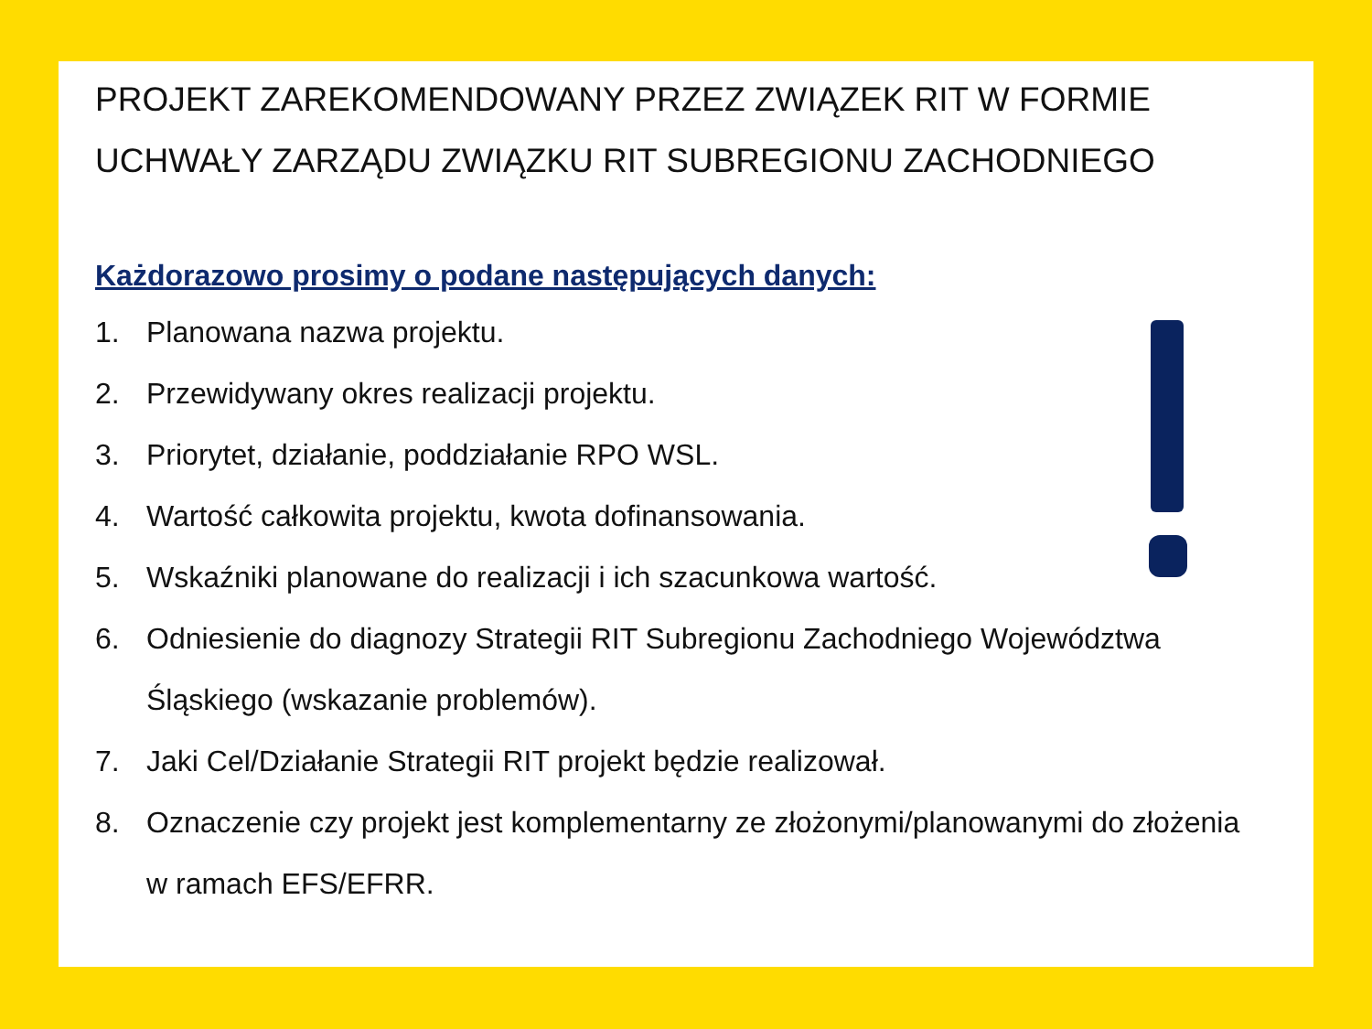PROJEKT ZAREKOMENDOWANY PRZEZ ZWIĄZEK RIT W FORMIE UCHWAŁY ZARZĄDU ZWIĄZKU RIT SUBREGIONU ZACHODNIEGO
Każdorazowo prosimy o podane następujących danych:
1. Planowana nazwa projektu.
2. Przewidywany okres realizacji projektu.
3. Priorytet, działanie, poddziałanie RPO WSL.
4. Wartość całkowita projektu, kwota dofinansowania.
5. Wskaźniki planowane do realizacji i ich szacunkowa wartość.
6. Odniesienie do diagnozy Strategii RIT Subregionu Zachodniego Województwa Śląskiego (wskazanie problemów).
7. Jaki Cel/Działanie Strategii RIT projekt będzie realizował.
8. Oznaczenie czy projekt jest komplementarny ze złożonymi/planowanymi do złożenia w ramach EFS/EFRR.